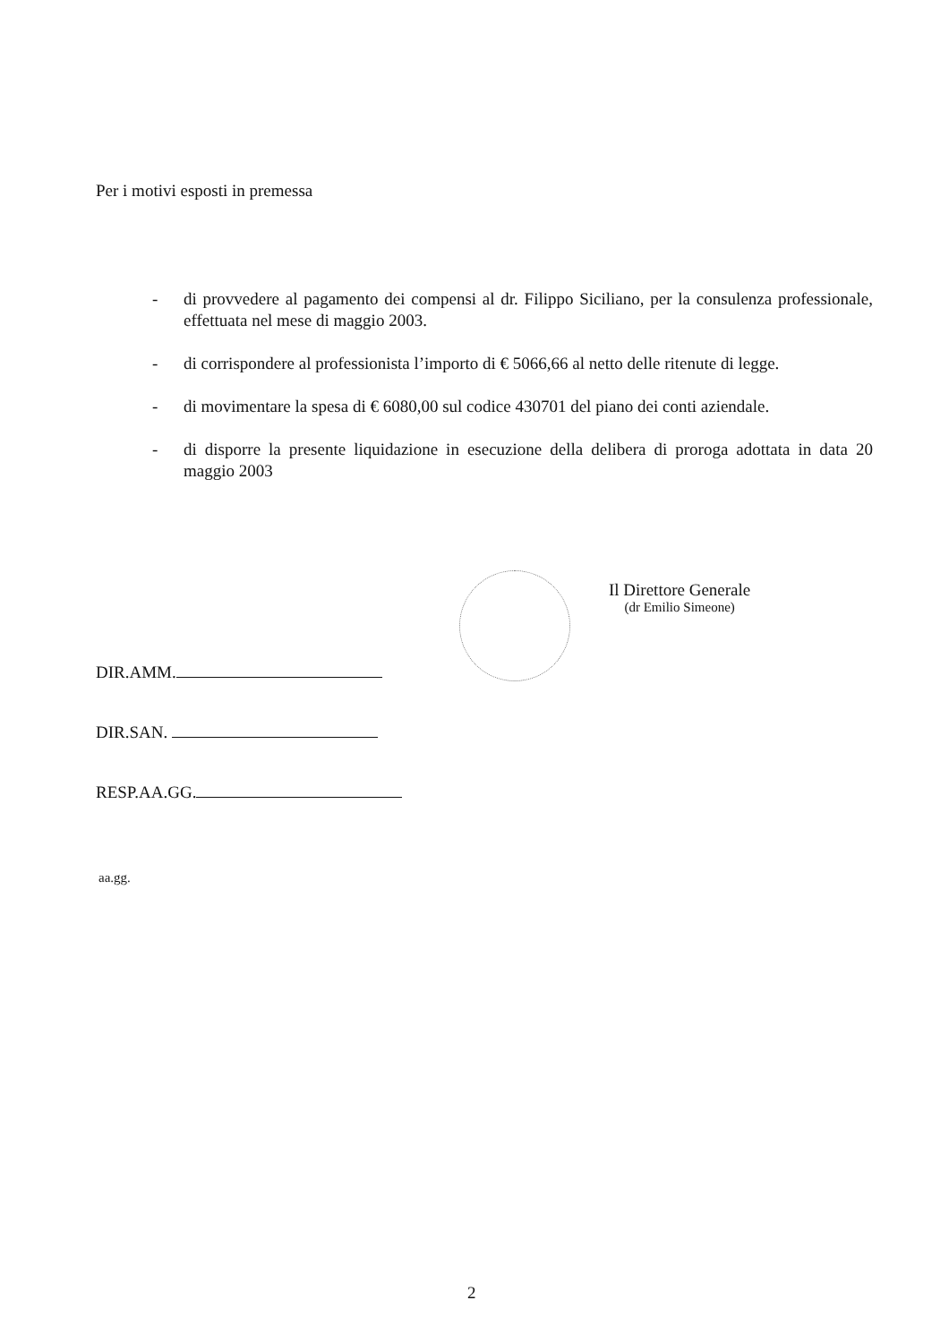Per i motivi esposti in premessa
- di provvedere al pagamento dei compensi al dr. Filippo Siciliano, per la consulenza professionale, effettuata nel mese di maggio 2003.
- di corrispondere al professionista l’importo di € 5066,66 al netto delle ritenute di legge.
- di movimentare la spesa di € 6080,00 sul codice 430701 del piano dei conti aziendale.
- di disporre la presente liquidazione in esecuzione della delibera di proroga adottata in data 20 maggio 2003
Il Direttore Generale
(dr Emilio Simeone)
DIR.AMM.
DIR.SAN.
RESP.AA.GG.
aa.gg.
2